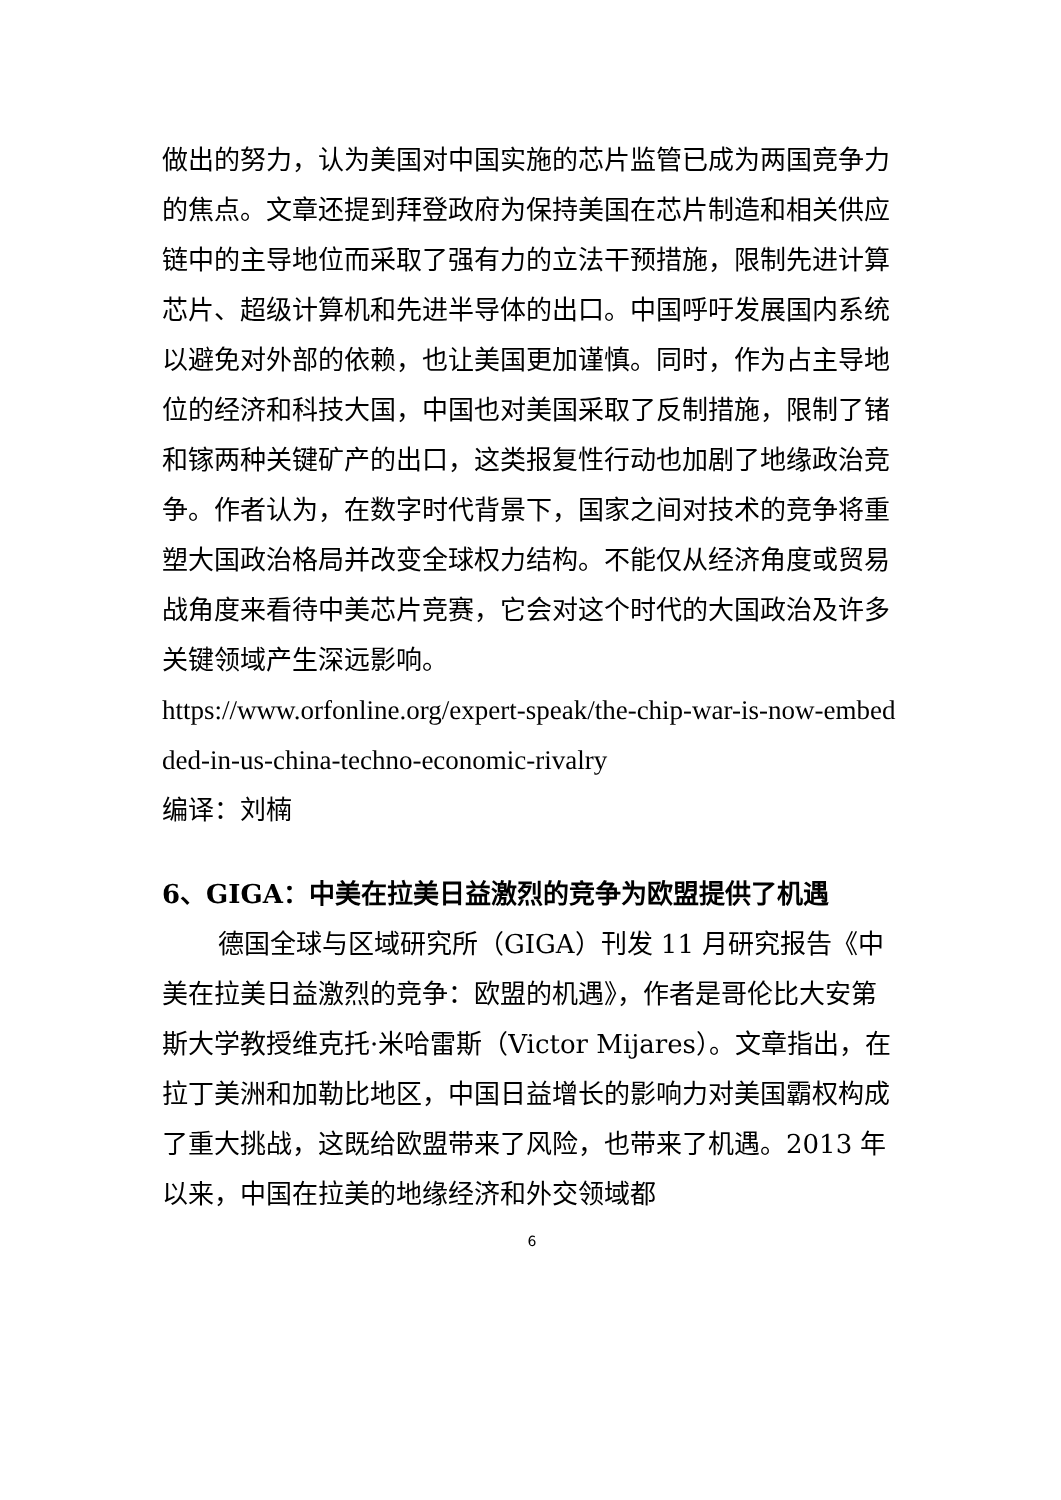做出的努力，认为美国对中国实施的芯片监管已成为两国竞争力的焦点。文章还提到拜登政府为保持美国在芯片制造和相关供应链中的主导地位而采取了强有力的立法干预措施，限制先进计算芯片、超级计算机和先进半导体的出口。中国呼吁发展国内系统以避免对外部的依赖，也让美国更加谨慎。同时，作为占主导地位的经济和科技大国，中国也对美国采取了反制措施，限制了锗和镓两种关键矿产的出口，这类报复性行动也加剧了地缘政治竞争。作者认为，在数字时代背景下，国家之间对技术的竞争将重塑大国政治格局并改变全球权力结构。不能仅从经济角度或贸易战角度来看待中美芯片竞赛，它会对这个时代的大国政治及许多关键领域产生深远影响。
https://www.orfonline.org/expert-speak/the-chip-war-is-now-embedded-in-us-china-techno-economic-rivalry
编译：刘楠
6、GIGA：中美在拉美日益激烈的竞争为欧盟提供了机遇
德国全球与区域研究所（GIGA）刊发 11 月研究报告《中美在拉美日益激烈的竞争：欧盟的机遇》，作者是哥伦比大安第斯大学教授维克托·米哈雷斯（Victor Mijares）。文章指出，在拉丁美洲和加勒比地区，中国日益增长的影响力对美国霸权构成了重大挑战，这既给欧盟带来了风险，也带来了机遇。2013 年以来，中国在拉美的地缘经济和外交领域都
6